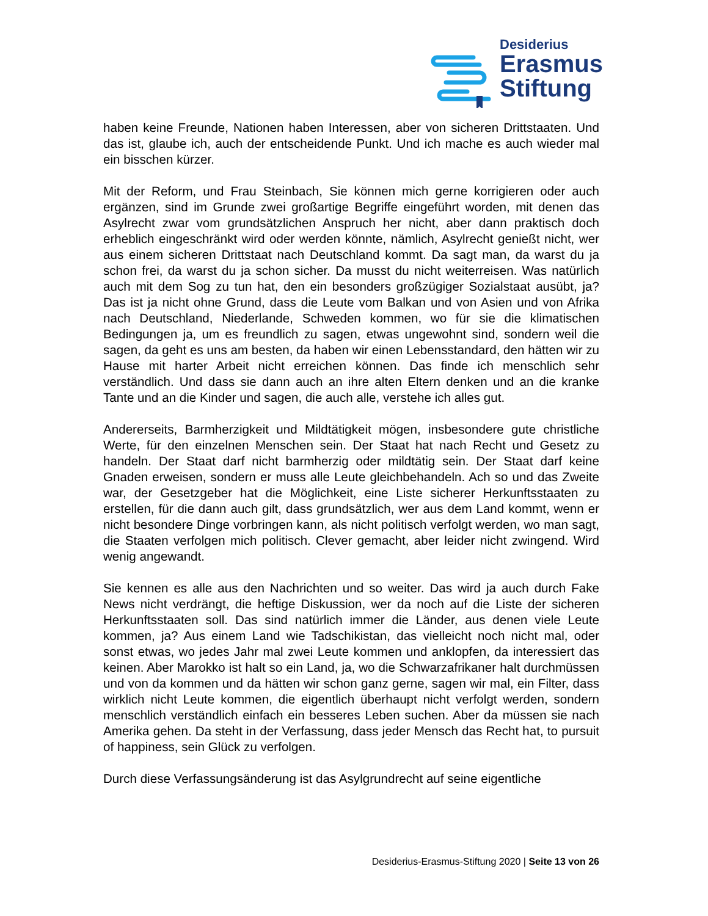Desiderius
Erasmus
Stiftung
haben keine Freunde, Nationen haben Interessen, aber von sicheren Drittstaaten. Und das ist, glaube ich, auch der entscheidende Punkt. Und ich mache es auch wieder mal ein bisschen kürzer.
Mit der Reform, und Frau Steinbach, Sie können mich gerne korrigieren oder auch ergänzen, sind im Grunde zwei großartige Begriffe eingeführt worden, mit denen das Asylrecht zwar vom grundsätzlichen Anspruch her nicht, aber dann praktisch doch erheblich eingeschränkt wird oder werden könnte, nämlich, Asylrecht genießt nicht, wer aus einem sicheren Drittstaat nach Deutschland kommt. Da sagt man, da warst du ja schon frei, da warst du ja schon sicher. Da musst du nicht weiterreisen. Was natürlich auch mit dem Sog zu tun hat, den ein besonders großzügiger Sozialstaat ausübt, ja? Das ist ja nicht ohne Grund, dass die Leute vom Balkan und von Asien und von Afrika nach Deutschland, Niederlande, Schweden kommen, wo für sie die klimatischen Bedingungen ja, um es freundlich zu sagen, etwas ungewohnt sind, sondern weil die sagen, da geht es uns am besten, da haben wir einen Lebensstandard, den hätten wir zu Hause mit harter Arbeit nicht erreichen können. Das finde ich menschlich sehr verständlich. Und dass sie dann auch an ihre alten Eltern denken und an die kranke Tante und an die Kinder und sagen, die auch alle, verstehe ich alles gut.
Andererseits, Barmherzigkeit und Mildtätigkeit mögen, insbesondere gute christliche Werte, für den einzelnen Menschen sein. Der Staat hat nach Recht und Gesetz zu handeln. Der Staat darf nicht barmherzig oder mildtätig sein. Der Staat darf keine Gnaden erweisen, sondern er muss alle Leute gleichbehandeln. Ach so und das Zweite war, der Gesetzgeber hat die Möglichkeit, eine Liste sicherer Herkunftsstaaten zu erstellen, für die dann auch gilt, dass grundsätzlich, wer aus dem Land kommt, wenn er nicht besondere Dinge vorbringen kann, als nicht politisch verfolgt werden, wo man sagt, die Staaten verfolgen mich politisch. Clever gemacht, aber leider nicht zwingend. Wird wenig angewandt.
Sie kennen es alle aus den Nachrichten und so weiter. Das wird ja auch durch Fake News nicht verdrängt, die heftige Diskussion, wer da noch auf die Liste der sicheren Herkunftsstaaten soll. Das sind natürlich immer die Länder, aus denen viele Leute kommen, ja? Aus einem Land wie Tadschikistan, das vielleicht noch nicht mal, oder sonst etwas, wo jedes Jahr mal zwei Leute kommen und anklopfen, da interessiert das keinen. Aber Marokko ist halt so ein Land, ja, wo die Schwarzafrikaner halt durchmüssen und von da kommen und da hätten wir schon ganz gerne, sagen wir mal, ein Filter, dass wirklich nicht Leute kommen, die eigentlich überhaupt nicht verfolgt werden, sondern menschlich verständlich einfach ein besseres Leben suchen. Aber da müssen sie nach Amerika gehen. Da steht in der Verfassung, dass jeder Mensch das Recht hat, to pursuit of happiness, sein Glück zu verfolgen.
Durch diese Verfassungsänderung ist das Asylgrundrecht auf seine eigentliche
Desiderius-Erasmus-Stiftung 2020 | Seite 13 von 26